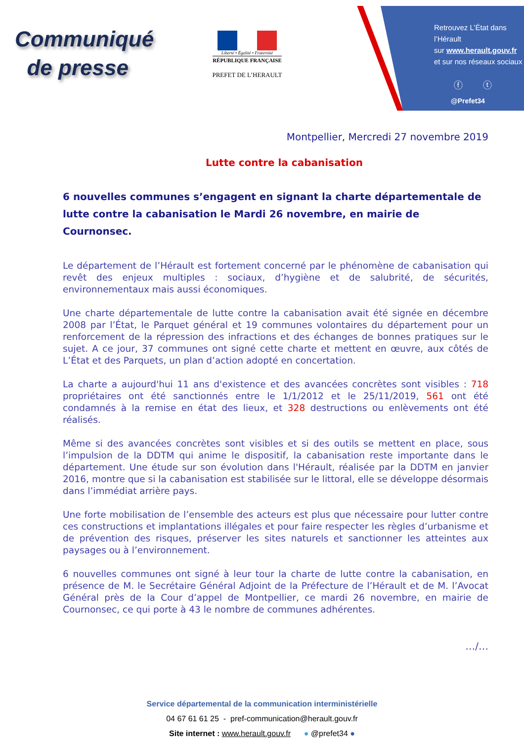Communiqué
de presse
Liberté • Égalité • Fraternité
RÉPUBLIQUE FRANÇAISE
PREFET DE L’HERAULT
Retrouvez L’État dans l’Hérault
sur www.herault.gouv.fr
et sur nos réseaux sociaux
ⓕ ⓣ
@Prefet34
Montpellier, Mercredi 27 novembre 2019
Lutte contre la cabanisation
6 nouvelles communes s’engagent en signant la charte départementale de lutte contre la cabanisation le Mardi 26 novembre, en mairie de Cournonsec.
Le département de l’Hérault est fortement concerné par le phénomène de cabanisation qui revêt des enjeux multiples : sociaux, d’hygiène et de salubrité, de sécurités, environnementaux mais aussi économiques.
Une charte départementale de lutte contre la cabanisation avait été signée en décembre 2008 par l’État, le Parquet général et 19 communes volontaires du département pour un renforcement de la répression des infractions et des échanges de bonnes pratiques sur le sujet. A ce jour, 37 communes ont signé cette charte et mettent en œuvre, aux côtés de L’État et des Parquets, un plan d’action adopté en concertation.
La charte a aujourd'hui 11 ans d'existence et des avancées concrètes sont visibles : 718 propriétaires ont été sanctionnés entre le 1/1/2012 et le 25/11/2019, 561 ont été condamnés à la remise en état des lieux, et 328 destructions ou enlèvements ont été réalisés.
Même si des avancées concrètes sont visibles et si des outils se mettent en place, sous l’impulsion de la DDTM qui anime le dispositif, la cabanisation reste importante dans le département. Une étude sur son évolution dans l'Hérault, réalisée par la DDTM en janvier 2016, montre que si la cabanisation est stabilisée sur le littoral, elle se développe désormais dans l’immédiat arrière pays.
Une forte mobilisation de l’ensemble des acteurs est plus que nécessaire pour lutter contre ces constructions et implantations illégales et pour faire respecter les règles d’urbanisme et de prévention des risques, préserver les sites naturels et sanctionner les atteintes aux paysages ou à l’environnement.
6 nouvelles communes ont signé à leur tour la charte de lutte contre la cabanisation, en présence de M. le Secrétaire Général Adjoint de la Préfecture de l’Hérault et de M. l’Avocat Général près de la Cour d’appel de Montpellier, ce mardi 26 novembre, en mairie de Cournonsec, ce qui porte à 43 le nombre de communes adhérentes.
…/…
Service départemental de la communication interministérielle
04 67 61 61 25 - pref-communication@herault.gouv.fr
Site internet : www.herault.gouv.fr ● @prefet34 ●